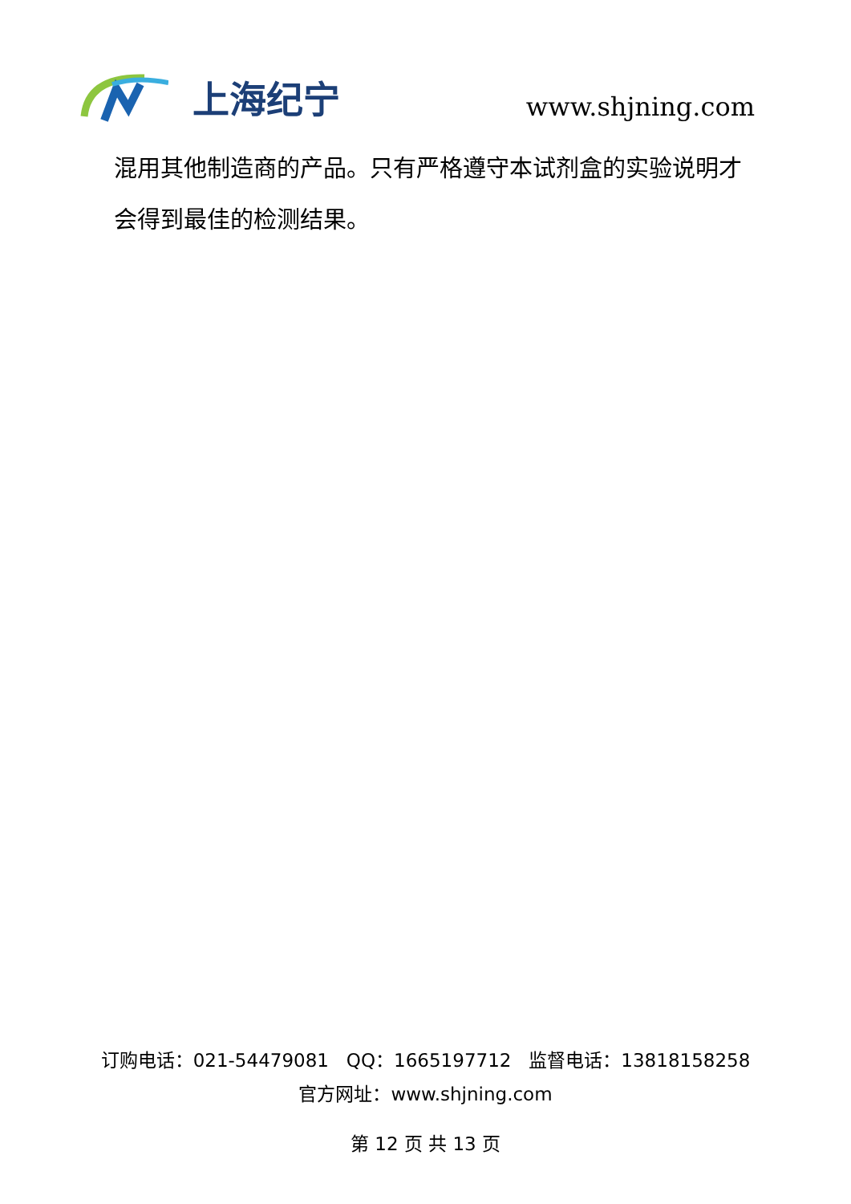上海纪宁
www.shjning.com
混用其他制造商的产品。只有严格遵守本试剂盒的实验说明才会得到最佳的检测结果。
订购电话：021-54479081 QQ：1665197712 监督电话：13818158258
官方网址：www.shjning.com
第 12 页 共 13 页